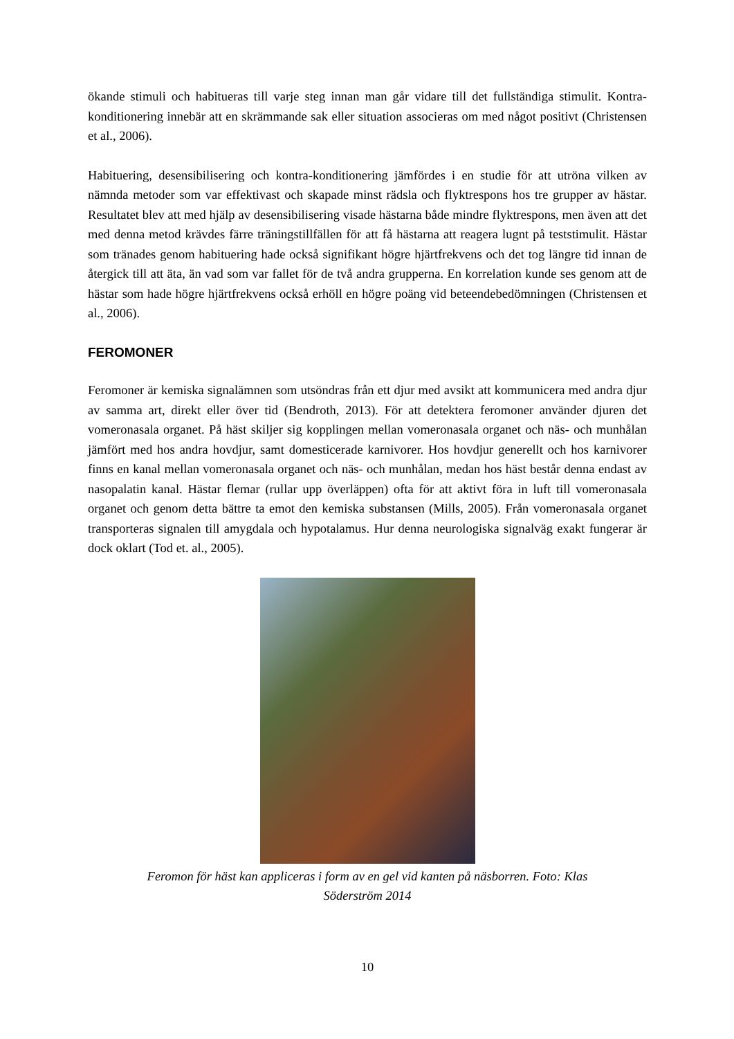ökande stimuli och habitueras till varje steg innan man går vidare till det fullständiga stimulit. Kontra-konditionering innebär att en skrämmande sak eller situation associeras om med något positivt (Christensen et al., 2006).
Habituering, desensibilisering och kontra-konditionering jämfördes i en studie för att utröna vilken av nämnda metoder som var effektivast och skapade minst rädsla och flyktrespons hos tre grupper av hästar. Resultatet blev att med hjälp av desensibilisering visade hästarna både mindre flyktrespons, men även att det med denna metod krävdes färre träningstillfällen för att få hästarna att reagera lugnt på teststimulit. Hästar som tränades genom habituering hade också signifikant högre hjärtfrekvens och det tog längre tid innan de återgick till att äta, än vad som var fallet för de två andra grupperna. En korrelation kunde ses genom att de hästar som hade högre hjärtfrekvens också erhöll en högre poäng vid beteendebedömningen (Christensen et al., 2006).
FEROMONER
Feromoner är kemiska signalämnen som utsöndras från ett djur med avsikt att kommunicera med andra djur av samma art, direkt eller över tid (Bendroth, 2013). För att detektera feromoner använder djuren det vomeronasala organet. På häst skiljer sig kopplingen mellan vomeronasala organet och näs- och munhålan jämfört med hos andra hovdjur, samt domesticerade karnivorer. Hos hovdjur generellt och hos karnivorer finns en kanal mellan vomeronasala organet och näs- och munhålan, medan hos häst består denna endast av nasopalatin kanal. Hästar flemar (rullar upp överläppen) ofta för att aktivt föra in luft till vomeronasala organet och genom detta bättre ta emot den kemiska substansen (Mills, 2005). Från vomeronasala organet transporteras signalen till amygdala och hypotalamus. Hur denna neurologiska signalväg exakt fungerar är dock oklart (Tod et. al., 2005).
Feromon för häst kan appliceras i form av en gel vid kanten på näsborren. Foto: Klas
Söderström 2014
10